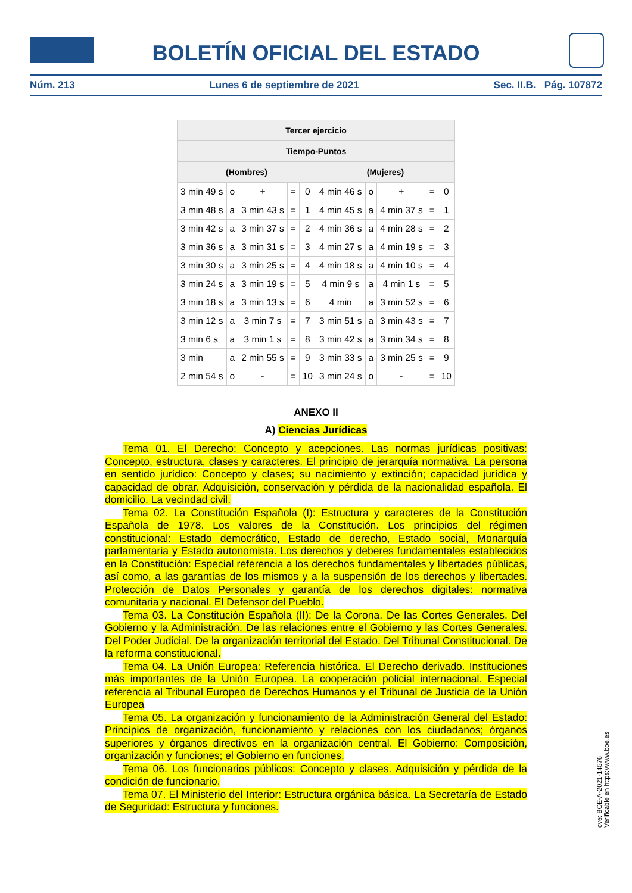BOLETÍN OFICIAL DEL ESTADO
Núm. 213 Lunes 6 de septiembre de 2021 Sec. II.B. Pág. 107872
| Tercer ejercicio | | | | | | | | | |
| --- | --- | --- | --- | --- | --- | --- | --- | --- | --- |
| Tiempo-Puntos | | | | | | | | | |
| (Hombres) | | | | | (Mujeres) | | | | |
| 3 min 49 s | o | + | = | 0 | 4 min 46 s | o | + | = | 0 |
| 3 min 48 s | a | 3 min 43 s | = | 1 | 4 min 45 s | a | 4 min 37 s | = | 1 |
| 3 min 42 s | a | 3 min 37 s | = | 2 | 4 min 36 s | a | 4 min 28 s | = | 2 |
| 3 min 36 s | a | 3 min 31 s | = | 3 | 4 min 27 s | a | 4 min 19 s | = | 3 |
| 3 min 30 s | a | 3 min 25 s | = | 4 | 4 min 18 s | a | 4 min 10 s | = | 4 |
| 3 min 24 s | a | 3 min 19 s | = | 5 | 4 min 9 s | a | 4 min 1 s | = | 5 |
| 3 min 18 s | a | 3 min 13 s | = | 6 | 4 min | a | 3 min 52 s | = | 6 |
| 3 min 12 s | a | 3 min 7 s | = | 7 | 3 min 51 s | a | 3 min 43 s | = | 7 |
| 3 min 6 s | a | 3 min 1 s | = | 8 | 3 min 42 s | a | 3 min 34 s | = | 8 |
| 3 min | a | 2 min 55 s | = | 9 | 3 min 33 s | a | 3 min 25 s | = | 9 |
| 2 min 54 s | o | - | = | 10 | 3 min 24 s | o | - | = | 10 |
ANEXO II
A) Ciencias Jurídicas
Tema 01. El Derecho: Concepto y acepciones. Las normas jurídicas positivas: Concepto, estructura, clases y caracteres. El principio de jerarquía normativa. La persona en sentido jurídico: Concepto y clases; su nacimiento y extinción; capacidad jurídica y capacidad de obrar. Adquisición, conservación y pérdida de la nacionalidad española. El domicilio. La vecindad civil.
Tema 02. La Constitución Española (I): Estructura y caracteres de la Constitución Española de 1978. Los valores de la Constitución. Los principios del régimen constitucional: Estado democrático, Estado de derecho, Estado social, Monarquía parlamentaria y Estado autonomista. Los derechos y deberes fundamentales establecidos en la Constitución: Especial referencia a los derechos fundamentales y libertades públicas, así como, a las garantías de los mismos y a la suspensión de los derechos y libertades. Protección de Datos Personales y garantía de los derechos digitales: normativa comunitaria y nacional. El Defensor del Pueblo.
Tema 03. La Constitución Española (II): De la Corona. De las Cortes Generales. Del Gobierno y la Administración. De las relaciones entre el Gobierno y las Cortes Generales. Del Poder Judicial. De la organización territorial del Estado. Del Tribunal Constitucional. De la reforma constitucional.
Tema 04. La Unión Europea: Referencia histórica. El Derecho derivado. Instituciones más importantes de la Unión Europea. La cooperación policial internacional. Especial referencia al Tribunal Europeo de Derechos Humanos y el Tribunal de Justicia de la Unión Europea
Tema 05. La organización y funcionamiento de la Administración General del Estado: Principios de organización, funcionamiento y relaciones con los ciudadanos; órganos superiores y órganos directivos en la organización central. El Gobierno: Composición, organización y funciones; el Gobierno en funciones.
Tema 06. Los funcionarios públicos: Concepto y clases. Adquisición y pérdida de la condición de funcionario.
Tema 07. El Ministerio del Interior: Estructura orgánica básica. La Secretaría de Estado de Seguridad: Estructura y funciones.
cve: BOE-A-2021-14576
Verificable en https://www.boe.es